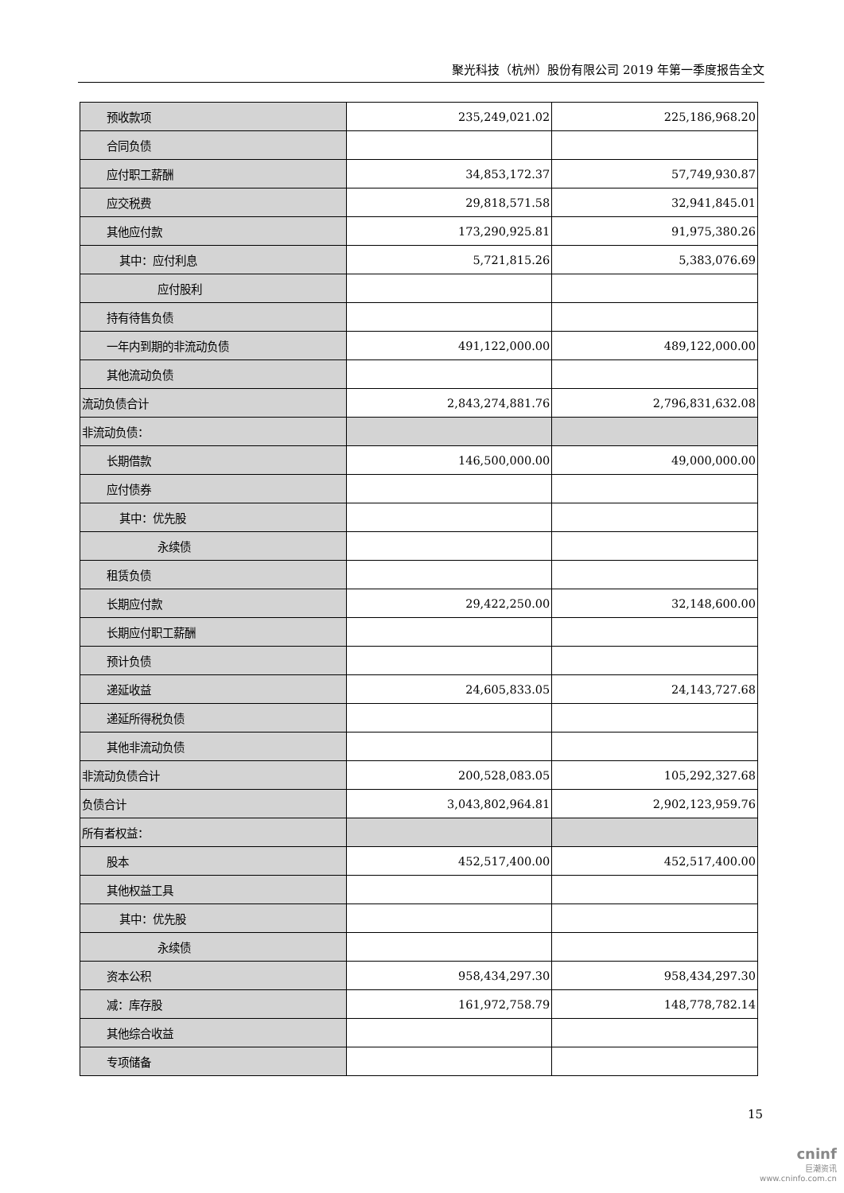聚光科技（杭州）股份有限公司 2019 年第一季度报告全文
| 预收款项 | 235,249,021.02 | 225,186,968.20 |
| 合同负债 | | |
| 应付职工薪酬 | 34,853,172.37 | 57,749,930.87 |
| 应交税费 | 29,818,571.58 | 32,941,845.01 |
| 其他应付款 | 173,290,925.81 | 91,975,380.26 |
| 其中：应付利息 | 5,721,815.26 | 5,383,076.69 |
| 应付股利 | | |
| 持有待售负债 | | |
| 一年内到期的非流动负债 | 491,122,000.00 | 489,122,000.00 |
| 其他流动负债 | | |
| 流动负债合计 | 2,843,274,881.76 | 2,796,831,632.08 |
| 非流动负债： | | |
| 长期借款 | 146,500,000.00 | 49,000,000.00 |
| 应付债券 | | |
| 其中：优先股 | | |
| 永续债 | | |
| 租赁负债 | | |
| 长期应付款 | 29,422,250.00 | 32,148,600.00 |
| 长期应付职工薪酬 | | |
| 预计负债 | | |
| 递延收益 | 24,605,833.05 | 24,143,727.68 |
| 递延所得税负债 | | |
| 其他非流动负债 | | |
| 非流动负债合计 | 200,528,083.05 | 105,292,327.68 |
| 负债合计 | 3,043,802,964.81 | 2,902,123,959.76 |
| 所有者权益： | | |
| 股本 | 452,517,400.00 | 452,517,400.00 |
| 其他权益工具 | | |
| 其中：优先股 | | |
| 永续债 | | |
| 资本公积 | 958,434,297.30 | 958,434,297.30 |
| 减：库存股 | 161,972,758.79 | 148,778,782.14 |
| 其他综合收益 | | |
| 专项储备 | | |
15
cninf
巨潮资讯
www.cninfo.com.cn